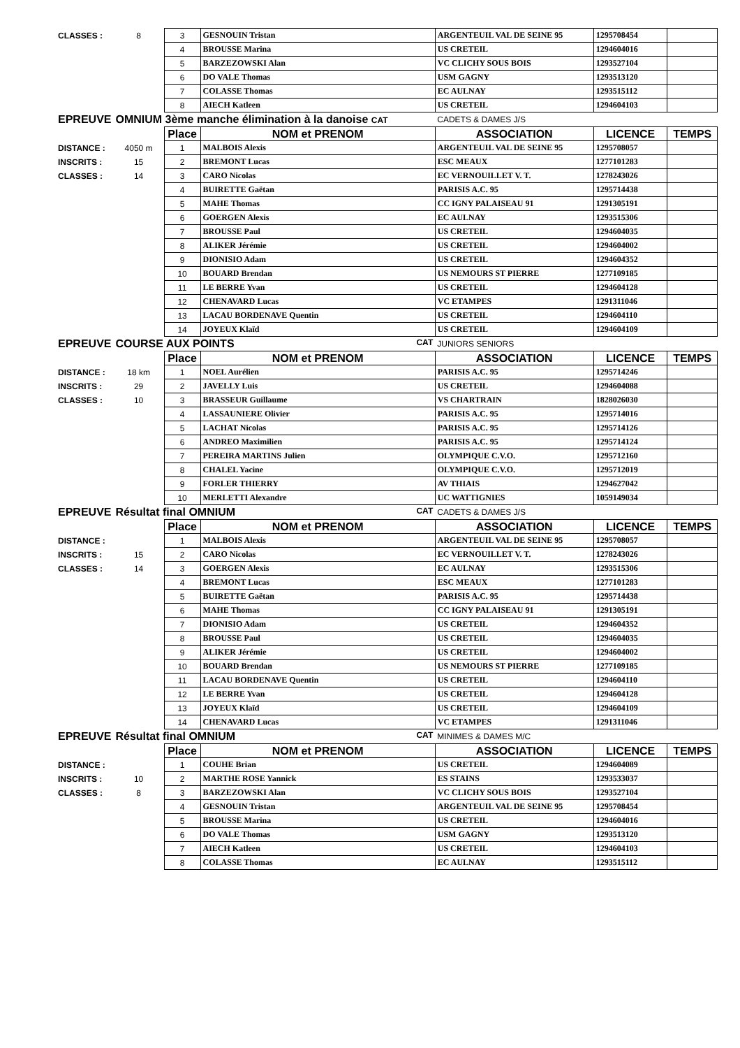| CLASSES : | 8 | 3 | GESNOUIN Tristan | ARGENTEUIL VAL DE SEINE 95 | 1295708454 | |
| | | 4 | BROUSSE Marina | US CRETEIL | 1294604016 | |
| | | 5 | BARZEZOWSKI Alan | VC CLICHY SOUS BOIS | 1293527104 | |
| | | 6 | DO VALE Thomas | USM GAGNY | 1293513120 | |
| | | 7 | COLASSE Thomas | EC AULNAY | 1293515112 | |
| | | 8 | AIECH Katleen | US CRETEIL | 1294604103 | |
| EPREUVE | OMNIUM 3ème manche élimination à la danoise CAT | | | CADETS & DAMES J/S | | |
| | | Place | NOM et PRENOM | ASSOCIATION | LICENCE | TEMPS |
| DISTANCE : | 4050 m | 1 | MALBOIS Alexis | ARGENTEUIL VAL DE SEINE 95 | 1295708057 | |
| INSCRITS : | 15 | 2 | BREMONT Lucas | ESC MEAUX | 1277101283 | |
| CLASSES : | 14 | 3 | CARO Nicolas | EC VERNOUILLET V. T. | 1278243026 | |
| | | 4 | BUIRETTE Gaëtan | PARISIS A.C. 95 | 1295714438 | |
| | | 5 | MAHE Thomas | CC IGNY PALAISEAU 91 | 1291305191 | |
| | | 6 | GOERGEN Alexis | EC AULNAY | 1293515306 | |
| | | 7 | BROUSSE Paul | US CRETEIL | 1294604035 | |
| | | 8 | ALIKER Jérémie | US CRETEIL | 1294604002 | |
| | | 9 | DIONISIO Adam | US CRETEIL | 1294604352 | |
| | | 10 | BOUARD Brendan | US NEMOURS ST PIERRE | 1277109185 | |
| | | 11 | LE BERRE Yvan | US CRETEIL | 1294604128 | |
| | | 12 | CHENAVARD Lucas | VC ETAMPES | 1291311046 | |
| | | 13 | LACAU BORDENAVE Quentin | US CRETEIL | 1294604110 | |
| | | 14 | JOYEUX Klaïd | US CRETEIL | 1294604109 | |
| EPREUVE | COURSE AUX POINTS CAT | | | JUNIORS SENIORS | | |
| | | Place | NOM et PRENOM | ASSOCIATION | LICENCE | TEMPS |
| DISTANCE : | 18 km | 1 | NOEL Aurélien | PARISIS A.C. 95 | 1295714246 | |
| INSCRITS : | 29 | 2 | JAVELLY Luis | US CRETEIL | 1294604088 | |
| CLASSES : | 10 | 3 | BRASSEUR Guillaume | VS CHARTRAIN | 1828026030 | |
| | | 4 | LASSAUNIERE Olivier | PARISIS A.C. 95 | 1295714016 | |
| | | 5 | LACHAT Nicolas | PARISIS A.C. 95 | 1295714126 | |
| | | 6 | ANDREO Maximilien | PARISIS A.C. 95 | 1295714124 | |
| | | 7 | PEREIRA MARTINS Julien | OLYMPIQUE C.V.O. | 1295712160 | |
| | | 8 | CHALEL Yacine | OLYMPIQUE C.V.O. | 1295712019 | |
| | | 9 | FORLER THIERRY | AV THIAIS | 1294627042 | |
| | | 10 | MERLETTI Alexandre | UC WATTIGNIES | 1059149034 | |
| EPREUVE | Résultat final OMNIUM CAT | | | CADETS & DAMES J/S | | |
| | | Place | NOM et PRENOM | ASSOCIATION | LICENCE | TEMPS |
| DISTANCE : | | 1 | MALBOIS Alexis | ARGENTEUIL VAL DE SEINE 95 | 1295708057 | |
| INSCRITS : | 15 | 2 | CARO Nicolas | EC VERNOUILLET V. T. | 1278243026 | |
| CLASSES : | 14 | 3 | GOERGEN Alexis | EC AULNAY | 1293515306 | |
| | | 4 | BREMONT Lucas | ESC MEAUX | 1277101283 | |
| | | 5 | BUIRETTE Gaëtan | PARISIS A.C. 95 | 1295714438 | |
| | | 6 | MAHE Thomas | CC IGNY PALAISEAU 91 | 1291305191 | |
| | | 7 | DIONISIO Adam | US CRETEIL | 1294604352 | |
| | | 8 | BROUSSE Paul | US CRETEIL | 1294604035 | |
| | | 9 | ALIKER Jérémie | US CRETEIL | 1294604002 | |
| | | 10 | BOUARD Brendan | US NEMOURS ST PIERRE | 1277109185 | |
| | | 11 | LACAU BORDENAVE Quentin | US CRETEIL | 1294604110 | |
| | | 12 | LE BERRE Yvan | US CRETEIL | 1294604128 | |
| | | 13 | JOYEUX Klaïd | US CRETEIL | 1294604109 | |
| | | 14 | CHENAVARD Lucas | VC ETAMPES | 1291311046 | |
| EPREUVE | Résultat final OMNIUM CAT | | | MINIMES & DAMES M/C | | |
| | | Place | NOM et PRENOM | ASSOCIATION | LICENCE | TEMPS |
| DISTANCE : | | 1 | COUHE Brian | US CRETEIL | 1294604089 | |
| INSCRITS : | 10 | 2 | MARTHE ROSE Yannick | ES STAINS | 1293533037 | |
| CLASSES : | 8 | 3 | BARZEZOWSKI Alan | VC CLICHY SOUS BOIS | 1293527104 | |
| | | 4 | GESNOUIN Tristan | ARGENTEUIL VAL DE SEINE 95 | 1295708454 | |
| | | 5 | BROUSSE Marina | US CRETEIL | 1294604016 | |
| | | 6 | DO VALE Thomas | USM GAGNY | 1293513120 | |
| | | 7 | AIECH Katleen | US CRETEIL | 1294604103 | |
| | | 8 | COLASSE Thomas | EC AULNAY | 1293515112 | |